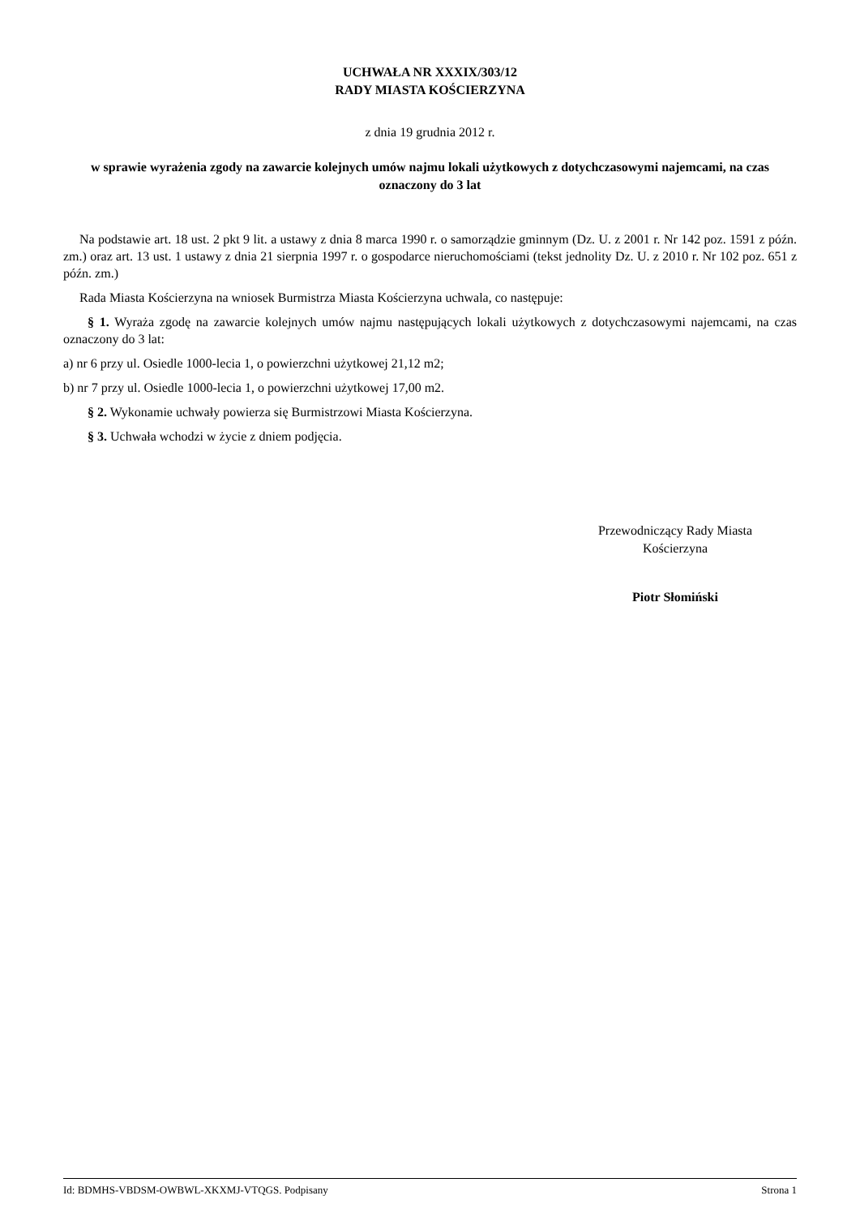UCHWAŁA NR XXXIX/303/12
RADY MIASTA KOŚCIERZYNA
z dnia 19 grudnia 2012 r.
w sprawie wyrażenia zgody na zawarcie kolejnych umów najmu lokali użytkowych z dotychczasowymi najemcami, na czas oznaczony do 3 lat
Na podstawie art. 18 ust. 2 pkt 9 lit. a ustawy z dnia 8 marca 1990 r. o samorządzie gminnym (Dz. U. z 2001 r. Nr 142 poz. 1591 z późn. zm.) oraz art. 13 ust. 1 ustawy z dnia 21 sierpnia 1997 r. o gospodarce nieruchomościami (tekst jednolity Dz. U. z 2010 r. Nr 102 poz. 651 z późn. zm.)
Rada Miasta Kościerzyna na wniosek Burmistrza Miasta Kościerzyna uchwala, co następuje:
§ 1. Wyraża zgodę na zawarcie kolejnych umów najmu następujących lokali użytkowych z dotychczasowymi najemcami, na czas oznaczony do 3 lat:
a) nr 6 przy ul. Osiedle 1000-lecia 1, o powierzchni użytkowej 21,12 m2;
b) nr 7 przy ul. Osiedle 1000-lecia 1, o powierzchni użytkowej 17,00 m2.
§ 2. Wykonamie uchwały powierza się Burmistrzowi Miasta Kościerzyna.
§ 3. Uchwała wchodzi w życie z dniem podjęcia.
Przewodniczący Rady Miasta
Kościerzyna
Piotr Słomiński
Id: BDMHS-VBDSM-OWBWL-XKXMJ-VTQGS. Podpisany Strona 1